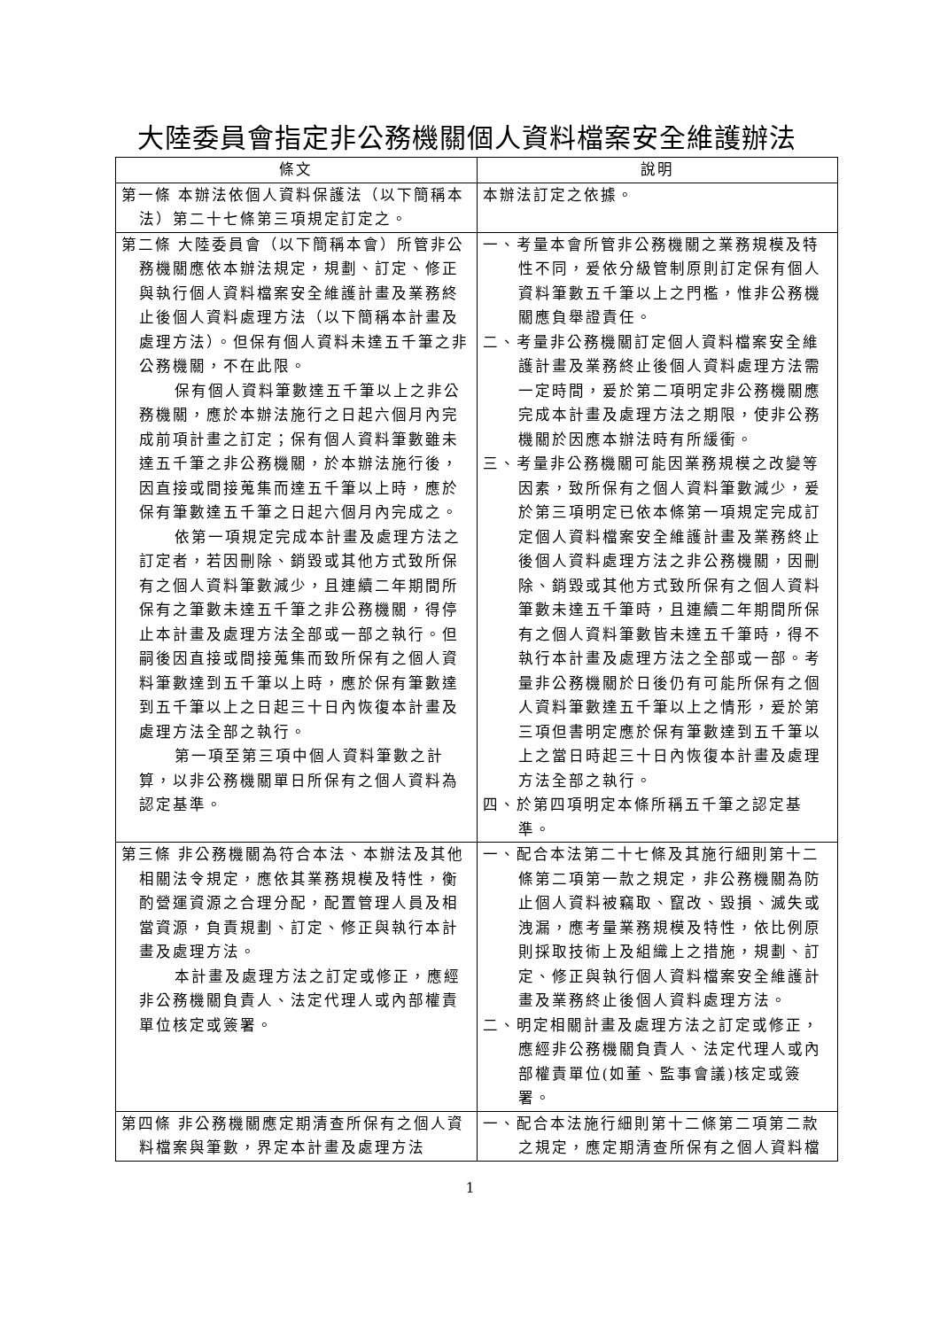大陸委員會指定非公務機關個人資料檔案安全維護辦法
| 條文 | 說明 |
| --- | --- |
| 第一條 本辦法依個人資料保護法（以下簡稱本法）第二十七條第三項規定訂定之。 | 本辦法訂定之依據。 |
| 第二條 大陸委員會（以下簡稱本會）所管非公務機關應依本辦法規定，規劃、訂定、修正與執行個人資料檔案安全維護計畫及業務終止後個人資料處理方法（以下簡稱本計畫及處理方法）。但保有個人資料未達五千筆之非公務機關，不在此限。 保有個人資料筆數達五千筆以上之非公務機關，應於本辦法施行之日起六個月內完成前項計畫之訂定；保有個人資料筆數雖未達五千筆之非公務機關，於本辦法施行後，因直接或間接蒐集而達五千筆以上時，應於保有筆數達五千筆之日起六個月內完成之。 依第一項規定完成本計畫及處理方法之訂定者，若因刪除、銷毀或其他方式致所保有之個人資料筆數減少，且連續二年期間所保有之筆數未達五千筆之非公務機關，得停止本計畫及處理方法全部或一部之執行。但嗣後因直接或間接蒐集而致所保有之個人資料筆數達到五千筆以上時，應於保有筆數達到五千筆以上之日起三十日內恢復本計畫及處理方法全部之執行。 第一項至第三項中個人資料筆數之計算，以非公務機關單日所保有之個人資料為認定基準。 | 一、考量本會所管非公務機關之業務規模及特性不同，爰依分級管制原則訂定保有個人資料筆數五千筆以上之門檻，惟非公務機關應負舉證責任。 二、考量非公務機關訂定個人資料檔案安全維護計畫及業務終止後個人資料處理方法需一定時間，爰於第二項明定非公務機關應完成本計畫及處理方法之期限，使非公務機關於因應本辦法時有所緩衝。 三、考量非公務機關可能因業務規模之改變等因素，致所保有之個人資料筆數減少，爰於第三項明定已依本條第一項規定完成訂定個人資料檔案安全維護計畫及業務終止後個人資料處理方法之非公務機關，因刪除、銷毀或其他方式致所保有之個人資料筆數未達五千筆時，且連續二年期間所保有之個人資料筆數皆未達五千筆時，得不執行本計畫及處理方法之全部或一部。考量非公務機關於日後仍有可能所保有之個人資料筆數達五千筆以上之情形，爰於第三項但書明定應於保有筆數達到五千筆以上之當日時起三十日內恢復本計畫及處理方法全部之執行。 四、於第四項明定本條所稱五千筆之認定基準。 |
| 第三條 非公務機關為符合本法、本辦法及其他相關法令規定，應依其業務規模及特性，衡酌營運資源之合理分配，配置管理人員及相當資源，負責規劃、訂定、修正與執行本計畫及處理方法。 本計畫及處理方法之訂定或修正，應經非公務機關負責人、法定代理人或內部權責單位核定或簽署。 | 一、配合本法第二十七條及其施行細則第十二條第二項第一款之規定，非公務機關為防止個人資料被竊取、竄改、毀損、滅失或洩漏，應考量業務規模及特性，依比例原則採取技術上及組織上之措施，規劃、訂定、修正與執行個人資料檔案安全維護計畫及業務終止後個人資料處理方法。 二、明定相關計畫及處理方法之訂定或修正，應經非公務機關負責人、法定代理人或內部權責單位(如董、監事會議)核定或簽署。 |
| 第四條 非公務機關應定期清查所保有之個人資料檔案與筆數，界定本計畫及處理方法 | 一、配合本法施行細則第十二條第二項第二款之規定，應定期清查所保有之個人資料檔 |
1